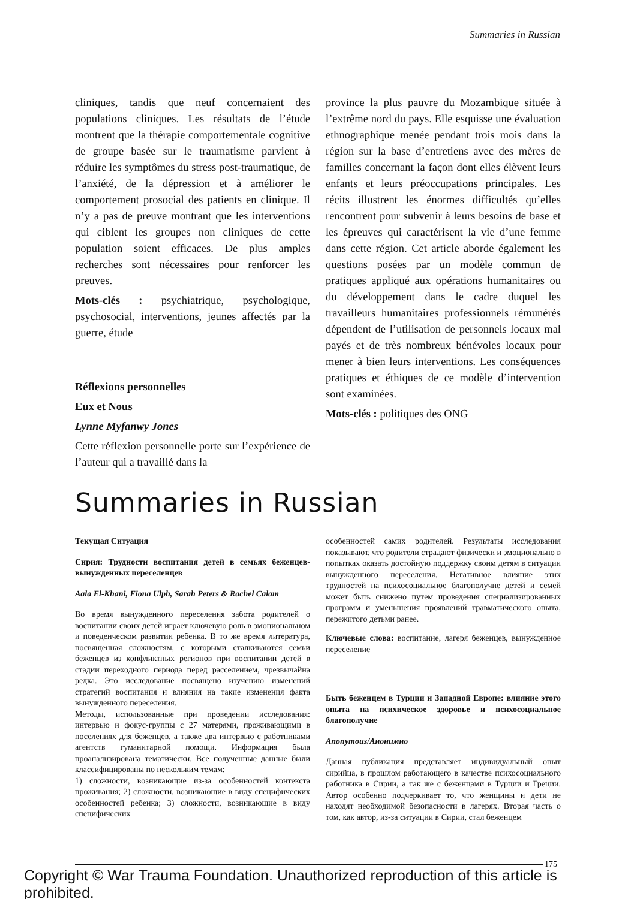Summaries in Russian
cliniques, tandis que neuf concernaient des populations cliniques. Les résultats de l’étude montrent que la thérapie comportementale cognitive de groupe basée sur le traumatisme parvient à réduire les symptômes du stress post-traumatique, de l’anxiété, de la dépression et à améliorer le comportement prosocial des patients en clinique. Il n’y a pas de preuve montrant que les interventions qui ciblent les groupes non cliniques de cette population soient efficaces. De plus amples recherches sont nécessaires pour renforcer les preuves.
Mots-clés : psychiatrique, psychologique, psychosocial, interventions, jeunes affectés par la guerre, étude
Réflexions personnelles
Eux et Nous
Lynne Myfanwy Jones
Cette réflexion personnelle porte sur l’expérience de l’auteur qui a travaillé dans la
province la plus pauvre du Mozambique située à l’extrême nord du pays. Elle esquisse une évaluation ethnographique menée pendant trois mois dans la région sur la base d’entretiens avec des mères de familles concernant la façon dont elles élèvent leurs enfants et leurs préoccupations principales. Les récits illustrent les énormes difficultés qu’elles rencontrent pour subvenir à leurs besoins de base et les épreuves qui caractérisent la vie d’une femme dans cette région. Cet article aborde également les questions posées par un modèle commun de pratiques appliqué aux opérations humanitaires ou du développement dans le cadre duquel les travailleurs humanitaires professionnels rémunérés dépendent de l’utilisation de personnels locaux mal payés et de très nombreux bénévoles locaux pour mener à bien leurs interventions. Les conséquences pratiques et éthiques de ce modèle d’intervention sont examinées.
Mots-clés : politiques des ONG
Summaries in Russian
Текущая Ситуация
Сирия: Трудности воспитания детей в семьях беженцев-вынужденных переселенцев
Aala El-Khani, Fiona Ulph, Sarah Peters & Rachel Calam
Во время вынужденного переселения забота родителей о воспитании своих детей играет ключевую роль в эмоциональном и поведенческом развитии ребенка. В то же время литература, посвященная сложностям, с которыми сталкиваются семьи беженцев из конфликтных регионов при воспитании детей в стадии переходного периода перед расселением, чрезвычайна редка. Это исследование посвящено изучению изменений стратегий воспитания и влияния на такие изменения факта вынужденного переселения.
Методы, использованные при проведении исследования: интервью и фокус-группы с 27 матерями, проживающими в поселениях для беженцев, а также два интервью с работниками агентств гуманитарной помощи. Информация была проанализирована тематически. Все полученные данные были классифицированы по нескольким темам:
1) сложности, возникающие из-за особенностей контекста проживания; 2) сложности, возникающие в виду специфических особенностей ребенка; 3) сложности, возникающие в виду специфических
особенностей самих родителей. Результаты исследования показывают, что родители страдают физически и эмоционально в попытках оказать достойную поддержку своим детям в ситуации вынужденного переселения. Негативное влияние этих трудностей на психосоциальное благополучие детей и семей может быть снижено путем проведения специализированных программ и уменьшения проявлений травматического опыта, пережитого детьми ранее.
Ключевые слова: воспитание, лагеря беженцев, вынужденное переселение
Быть беженцем в Турции и Западной Европе: влияние этого опыта на психическое здоровье и психосоциальное благополучие
Anonymous/Анонимно
Данная публикация представляет индивидуальный опыт сирийца, в прошлом работающего в качестве психосоциального работника в Сирии, а так же с беженцами в Турции и Греции. Автор особенно подчеркивает то, что женщины и дети не находят необходимой безопасности в лагерях. Вторая часть о том, как автор, из-за ситуации в Сирии, стал беженцем
175
Copyright © War Trauma Foundation. Unauthorized reproduction of this article is prohibited.